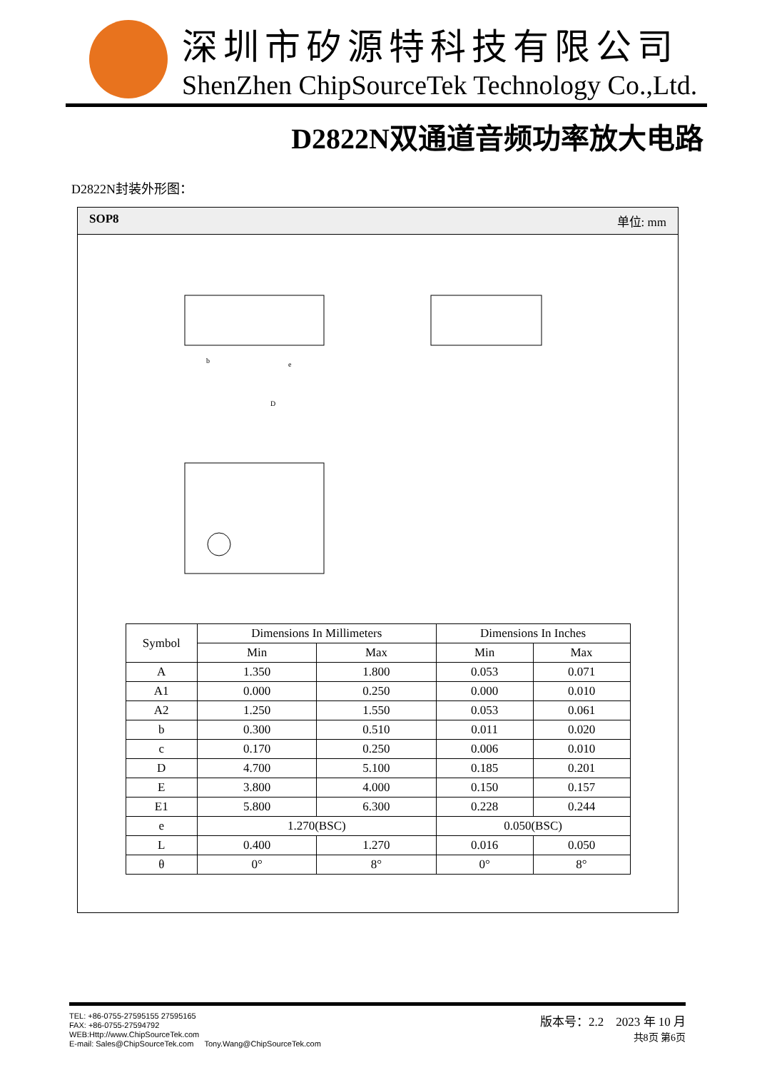深圳市矽源特科技有限公司
ShenZhen ChipSourceTek Technology Co.,Ltd.
D2822N双通道音频功率放大电路
D2822N封装外形图：
SOP8 单位: mm
D
b
e
| Symbol | Dimensions In Millimeters | | Dimensions In Inches | |
| --- | --- | --- | --- | --- |
| | Min | Max | Min | Max |
| A | 1.350 | 1.800 | 0.053 | 0.071 |
| A1 | 0.000 | 0.250 | 0.000 | 0.010 |
| A2 | 1.250 | 1.550 | 0.053 | 0.061 |
| b | 0.300 | 0.510 | 0.011 | 0.020 |
| c | 0.170 | 0.250 | 0.006 | 0.010 |
| D | 4.700 | 5.100 | 0.185 | 0.201 |
| E | 3.800 | 4.000 | 0.150 | 0.157 |
| E1 | 5.800 | 6.300 | 0.228 | 0.244 |
| e | 1.270(BSC) | | 0.050(BSC) | |
| L | 0.400 | 1.270 | 0.016 | 0.050 |
| θ | 0° | 8° | 0° | 8° |
TEL: +86-0755-27595155 27595165
FAX: +86-0755-27594792
WEB:Http://www.ChipSourceTek.com
E-mail: Sales@ChipSourceTek.com Tony.Wang@ChipSourceTek.com
版本号：2.2 2023 年 10 月
共8页 第6页